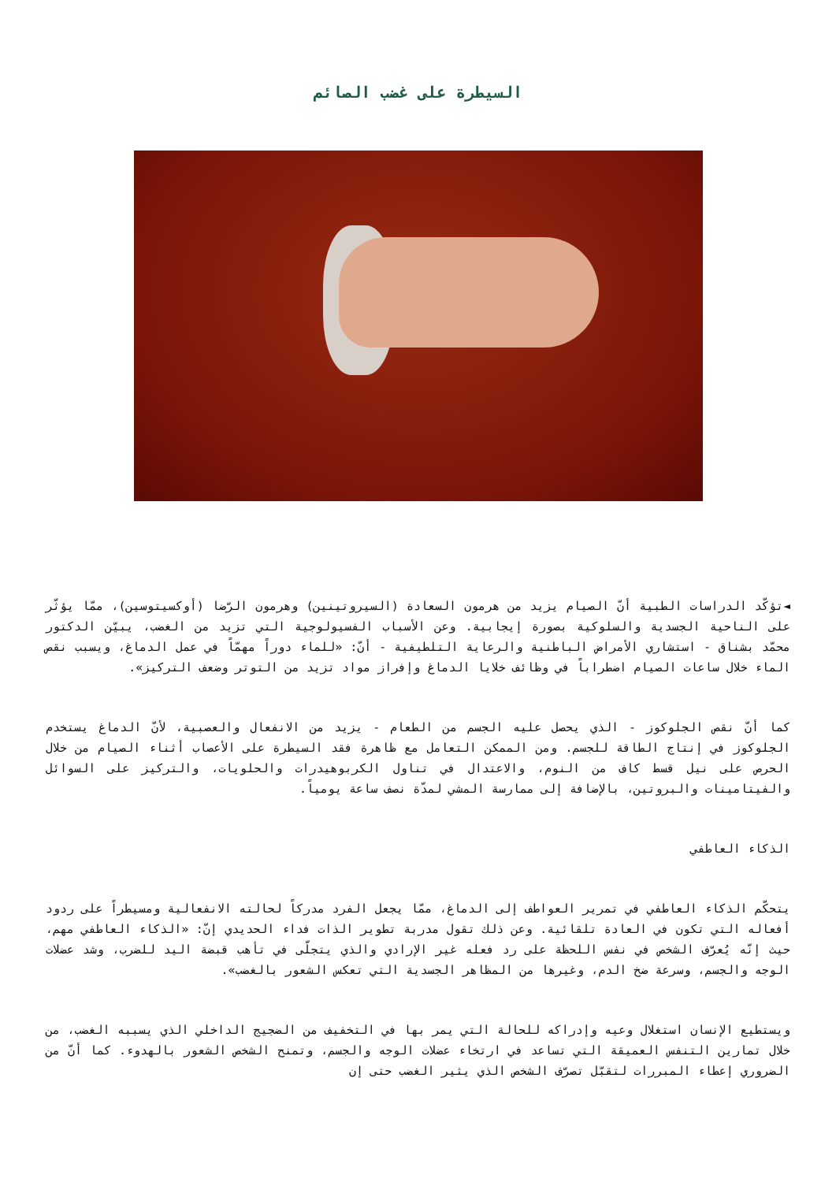السيطرة على غضب الصائم
◄تؤكّد الدراسات الطبية أنّ الصيام يزيد من هرمون السعادة (السيروتينين) وهرمون الرّضا (أوكسيتوسين)، ممّا يؤثّر على الناحية الجسدية والسلوكية بصورة إيجابية. وعن الأسباب الفسيولوجية التي تزيد من الغضب، يبيّن الدكتور محمّد بشناق - استشاري الأمراض الباطنية والرعاية التلطيفية - أنّ: «للماء دوراً مهمّاً في عمل الدماغ، ويسبب نقص الماء خلال ساعات الصيام اضطراباً في وظائف خلايا الدماغ وإفراز مواد تزيد من التوتر وضعف التركيز».
كما أنّ نقص الجلوكوز - الذي يحصل عليه الجسم من الطعام - يزيد من الانفعال والعصبية، لأنّ الدماغ يستخدم الجلوكوز في إنتاج الطاقة للجسم. ومن الممكن التعامل مع ظاهرة فقد السيطرة على الأعصاب أثناء الصيام من خلال الحرص على نيل قسط كاف من النوم، والاعتدال في تناول الكربوهيدرات والحلويات، والتركيز على السوائل والفيتامينات والبروتين، بالإضافة إلى ممارسة المشي لمدّة نصف ساعة يومياً.
الذكاء العاطفي
يتحكّم الذكاء العاطفي في تمرير العواطف إلى الدماغ، ممّا يجعل الفرد مدركاً لحالته الانفعالية ومسيطراً على ردود أفعاله التي تكون في العادة تلقائية. وعن ذلك تقول مدربة تطوير الذات فداء الحديدي إنّ: «الذكاء العاطفي مهم، حيث إنّه يُعرّف الشخص في نفس اللحظة على رد فعله غير الإرادي والذي يتجلّى في تأهب قبضة اليد للضرب، وشد عضلات الوجه والجسم، وسرعة ضخ الدم، وغيرها من المظاهر الجسدية التي تعكس الشعور بالغضب».
ويستطيع الإنسان استغلال وعيه وإدراكه للحالة التي يمر بها في التخفيف من الضجيج الداخلي الذي يسببه الغضب، من خلال تمارين التنفس العميقة التي تساعد في ارتخاء عضلات الوجه والجسم، وتمنح الشخص الشعور بالهدوء. كما أنّ من الضروري إعطاء المبررات لتقبّل تصرّف الشخص الذي يثير الغضب حتى إن